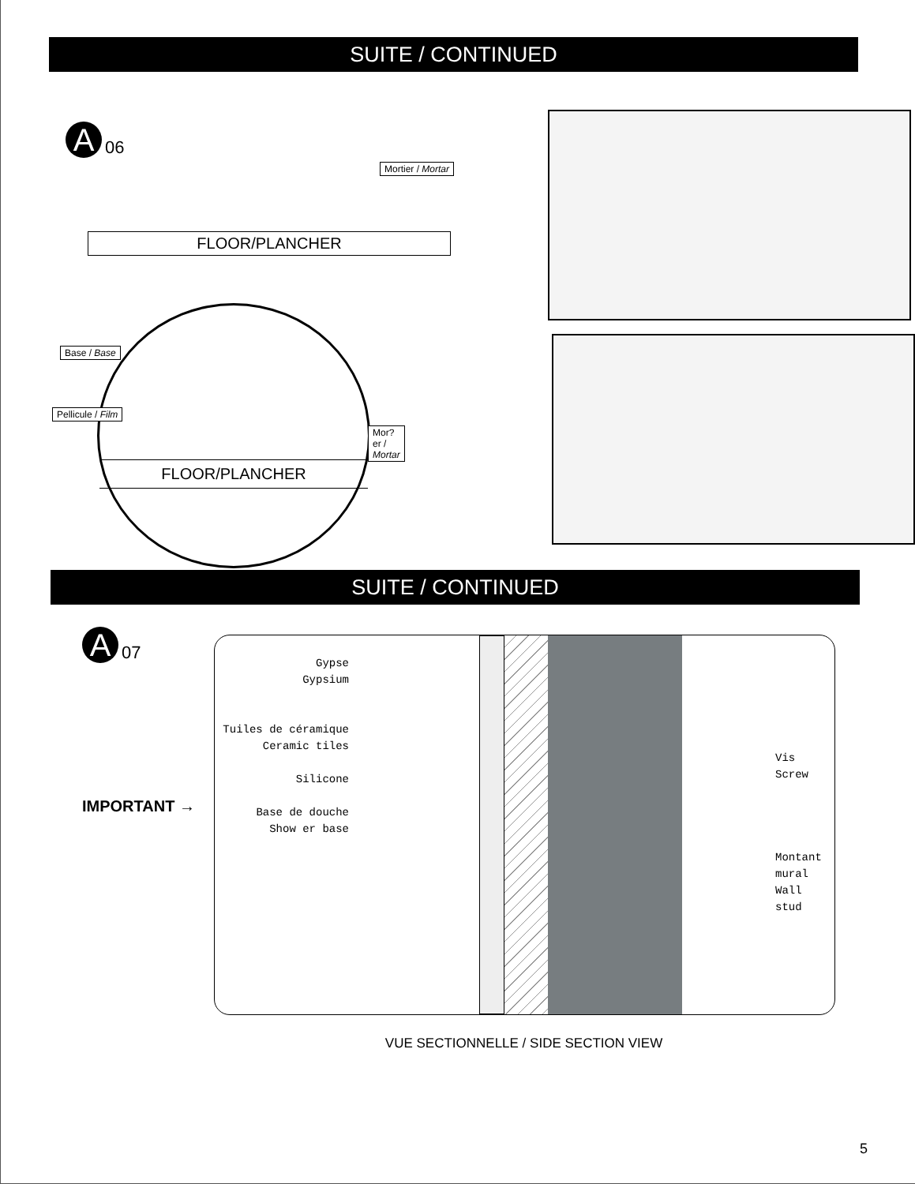SUITE / CONTINUED
A
06
Mortier / Mortar
FLOOR/PLANCHER
Base / Base
Pellicule / Film
Mor?er / Mortar
FLOOR/PLANCHER
SUITE / CONTINUED
A
07
IMPORTANT →
Gypse
Gypsium
Tuiles de céramique
Ceramic tiles
Silicone
Base de douche
Show er base
Vis
Screw
Montant mural
Wall stud
VUE SECTIONNELLE / SIDE SECTION VIEW
5